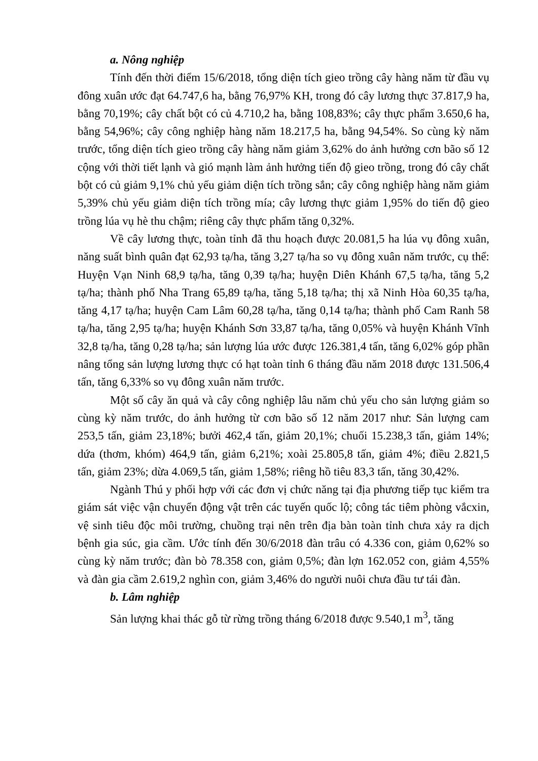a. Nông nghiệp
Tính đến thời điểm 15/6/2018, tổng diện tích gieo trồng cây hàng năm từ đầu vụ đông xuân ước đạt 64.747,6 ha, bằng 76,97% KH, trong đó cây lương thực 37.817,9 ha, bằng 70,19%; cây chất bột có củ 4.710,2 ha, bằng 108,83%; cây thực phẩm 3.650,6 ha, bằng 54,96%; cây công nghiệp hàng năm 18.217,5 ha, bằng 94,54%. So cùng kỳ năm trước, tổng diện tích gieo trồng cây hàng năm giảm 3,62% do ảnh hưởng cơn bão số 12 cộng với thời tiết lạnh và gió mạnh làm ảnh hưởng tiến độ gieo trồng, trong đó cây chất bột có củ giảm 9,1% chủ yếu giảm diện tích trồng sắn; cây công nghiệp hàng năm giảm 5,39% chủ yếu giảm diện tích trồng mía; cây lương thực giảm 1,95% do tiến độ gieo trồng lúa vụ hè thu chậm; riêng cây thực phẩm tăng 0,32%.
Về cây lương thực, toàn tỉnh đã thu hoạch được 20.081,5 ha lúa vụ đông xuân, năng suất bình quân đạt 62,93 tạ/ha, tăng 3,27 tạ/ha so vụ đông xuân năm trước, cụ thể: Huyện Vạn Ninh 68,9 tạ/ha, tăng 0,39 tạ/ha; huyện Diên Khánh 67,5 tạ/ha, tăng 5,2 tạ/ha; thành phố Nha Trang 65,89 tạ/ha, tăng 5,18 tạ/ha; thị xã Ninh Hòa 60,35 tạ/ha, tăng 4,17 tạ/ha; huyện Cam Lâm 60,28 tạ/ha, tăng 0,14 tạ/ha; thành phố Cam Ranh 58 tạ/ha, tăng 2,95 tạ/ha; huyện Khánh Sơn 33,87 tạ/ha, tăng 0,05% và huyện Khánh Vĩnh 32,8 tạ/ha, tăng 0,28 tạ/ha; sản lượng lúa ước được 126.381,4 tấn, tăng 6,02% góp phần nâng tổng sản lượng lương thực có hạt toàn tỉnh 6 tháng đầu năm 2018 được 131.506,4 tấn, tăng 6,33% so vụ đông xuân năm trước.
Một số cây ăn quả và cây công nghiệp lâu năm chủ yếu cho sản lượng giảm so cùng kỳ năm trước, do ảnh hưởng từ cơn bão số 12 năm 2017 như: Sản lượng cam 253,5 tấn, giảm 23,18%; bưởi 462,4 tấn, giảm 20,1%; chuối 15.238,3 tấn, giảm 14%; dứa (thơm, khóm) 464,9 tấn, giảm 6,21%; xoài 25.805,8 tấn, giảm 4%; điều 2.821,5 tấn, giảm 23%; dừa 4.069,5 tấn, giảm 1,58%; riêng hồ tiêu 83,3 tấn, tăng 30,42%.
Ngành Thú y phối hợp với các đơn vị chức năng tại địa phương tiếp tục kiểm tra giám sát việc vận chuyển động vật trên các tuyến quốc lộ; công tác tiêm phòng vắcxin, vệ sinh tiêu độc môi trường, chuồng trại nên trên địa bàn toàn tỉnh chưa xảy ra dịch bệnh gia súc, gia cầm. Ước tính đến 30/6/2018 đàn trâu có 4.336 con, giảm 0,62% so cùng kỳ năm trước; đàn bò 78.358 con, giảm 0,5%; đàn lợn 162.052 con, giảm 4,55% và đàn gia cầm 2.619,2 nghìn con, giảm 3,46% do người nuôi chưa đầu tư tái đàn.
b. Lâm nghiệp
Sản lượng khai thác gỗ từ rừng trồng tháng 6/2018 được 9.540,1 m<sup>3</sup>, tăng